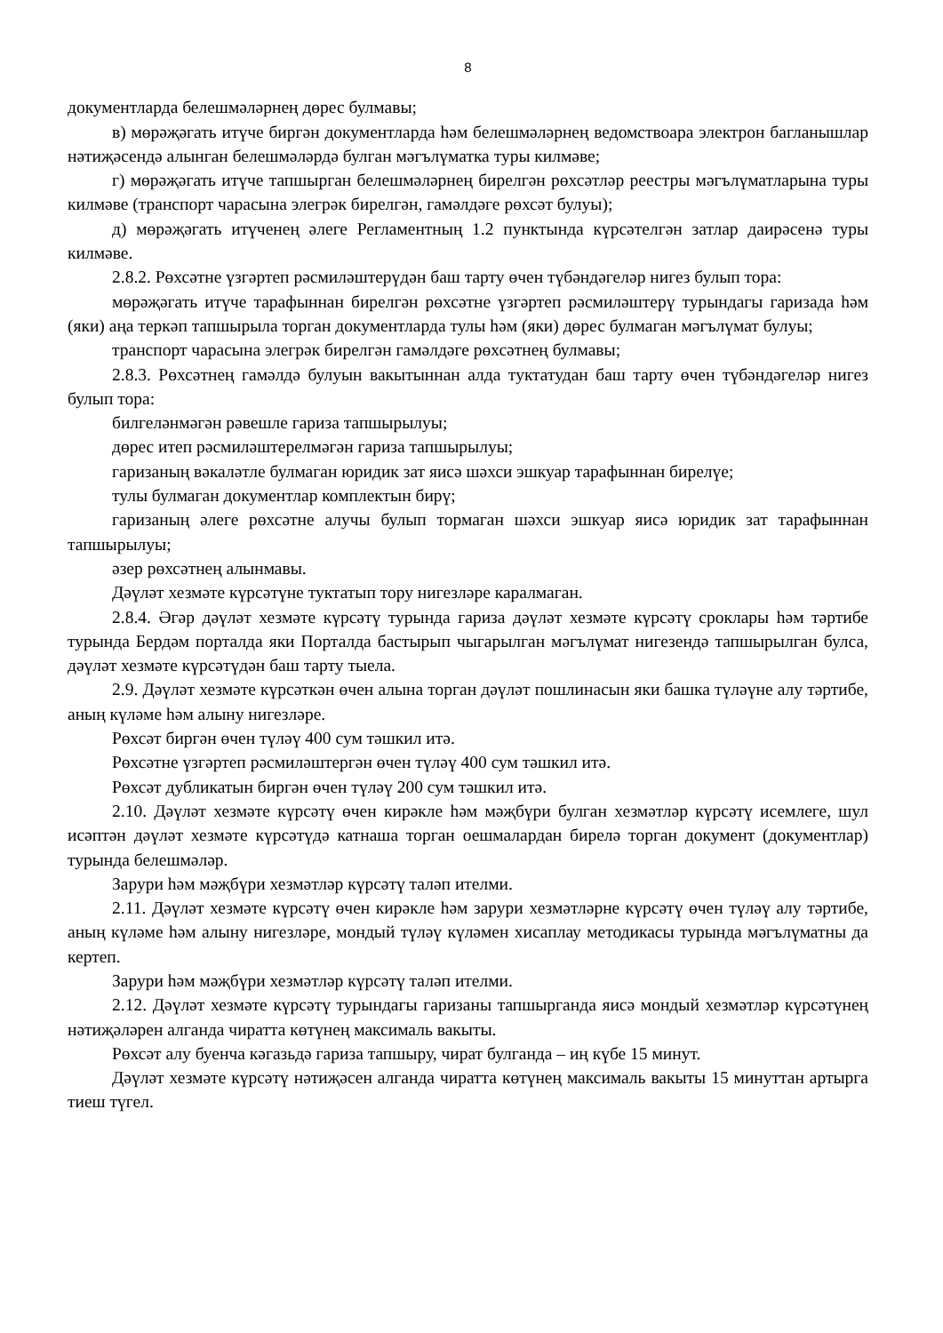8
документларда белешмәләрнең дөрес булмавы;
в) мөрәҗәгать итүче биргән документларда һәм белешмәләрнең ведомствоара электрон багланышлар нәтиҗәсендә алынган белешмәләрдә булган мәгълүматка туры килмәве;
г) мөрәҗәгать итүче тапшырган белешмәләрнең бирелгән рөхсәтләр реестры мәгълүматларына туры килмәве (транспорт чарасына элегрәк бирелгән, гамәлдәге рөхсәт булуы);
д) мөрәҗәгать итүченең әлеге Регламентның 1.2 пунктында күрсәтелгән затлар даирәсенә туры килмәве.
2.8.2. Рөхсәтне үзгәртеп рәсмиләштерүдән баш тарту өчен түбәндәгеләр нигез булып тора:
мөрәҗәгать итүче тарафыннан бирелгән рөхсәтне үзгәртеп рәсмиләштерү турындагы гаризада һәм (яки) аңа теркәп тапшырыла торган документларда тулы һәм (яки) дөрес булмаган мәгълүмат булуы;
транспорт чарасына элегрәк бирелгән гамәлдәге рөхсәтнең булмавы;
2.8.3. Рөхсәтнең гамәлдә булуын вакытыннан алда туктатудан баш тарту өчен түбәндәгеләр нигез булып тора:
билгеләнмәгән рәвешле гариза тапшырылуы;
дөрес итеп рәсмиләштерелмәгән гариза тапшырылуы;
гаризаның вәкаләтле булмаган юридик зат яисә шәхси эшкуар тарафыннан бирелүе;
тулы булмаган документлар комплектын бирү;
гаризаның әлеге рөхсәтне алучы булып тормаган шәхси эшкуар яисә юридик зат тарафыннан тапшырылуы;
әзер рөхсәтнең алынмавы.
Дәүләт хезмәте күрсәтүне туктатып тору нигезләре каралмаган.
2.8.4. Әгәр дәүләт хезмәте күрсәтү турында гариза дәүләт хезмәте күрсәтү сроклары һәм тәртибе турында Бердәм порталда яки Порталда бастырып чыгарылган мәгълүмат нигезендә тапшырылган булса, дәүләт хезмәте күрсәтүдән баш тарту тыела.
2.9. Дәүләт хезмәте күрсәткән өчен алына торган дәүләт пошлинасын яки башка түләүне алу тәртибе, аның күләме һәм алыну нигезләре.
Рөхсәт биргән өчен түләү 400 сум тәшкил итә.
Рөхсәтне үзгәртеп рәсмиләштергән өчен түләү 400 сум тәшкил итә.
Рөхсәт дубликатын биргән өчен түләү 200 сум тәшкил итә.
2.10. Дәүләт хезмәте күрсәтү өчен кирәкле һәм мәҗбүри булган хезмәтләр күрсәтү исемлеге, шул исәптән дәүләт хезмәте күрсәтүдә катнаша торган оешмалардан бирелә торган документ (документлар) турында белешмәләр.
Зарури һәм мәҗбүри хезмәтләр күрсәтү таләп ителми.
2.11. Дәүләт хезмәте күрсәтү өчен кирәкле һәм зарури хезмәтләрне күрсәтү өчен түләү алу тәртибе, аның күләме һәм алыну нигезләре, мондый түләү күләмен хисаплау методикасы турында мәгълүматны да кертеп.
Зарури һәм мәҗбүри хезмәтләр күрсәтү таләп ителми.
2.12. Дәүләт хезмәте күрсәтү турындагы гаризаны тапшырганда яисә мондый хезмәтләр күрсәтүнең нәтиҗәләрен алганда чиратта көтүнең максималь вакыты.
Рөхсәт алу буенча кәгазьдә гариза тапшыру, чират булганда – иң күбе 15 минут.
Дәүләт хезмәте күрсәтү нәтиҗәсен алганда чиратта көтүнең максималь вакыты 15 минуттан артырга тиеш түгел.